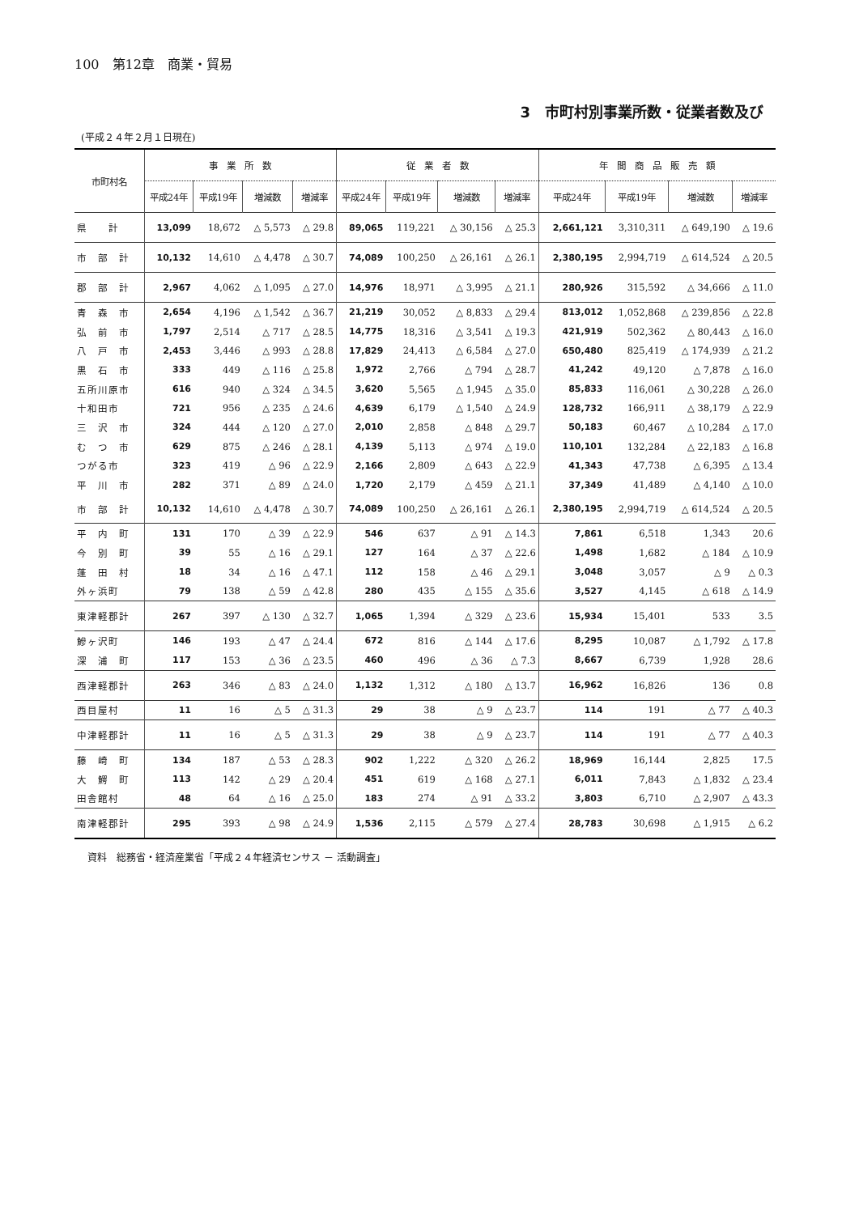100　第12章　商業・貿易
3　市町村別事業所数・従業者数及び
(平成２４年２月１日現在)
| 市町村名 | 事 業 所 数 | | | | 従 業 者 数 | | | | 年 間 商 品 販 売 額 | | | |
| --- | --- | --- | --- | --- | --- | --- | --- | --- | --- | --- | --- | --- |
| | 平成24年 | 平成19年 | 増減数 | 増減率 | 平成24年 | 平成19年 | 増減数 | 増減率 | 平成24年 | 平成19年 | 増減数 | 増減率 |
| 県 計 | 13,099 | 18,672 | △ 5,573 | △ 29.8 | 89,065 | 119,221 | △ 30,156 | △ 25.3 | 2,661,121 | 3,310,311 | △ 649,190 | △ 19.6 |
| 市 部 計 | 10,132 | 14,610 | △ 4,478 | △ 30.7 | 74,089 | 100,250 | △ 26,161 | △ 26.1 | 2,380,195 | 2,994,719 | △ 614,524 | △ 20.5 |
| 郡 部 計 | 2,967 | 4,062 | △ 1,095 | △ 27.0 | 14,976 | 18,971 | △ 3,995 | △ 21.1 | 280,926 | 315,592 | △ 34,666 | △ 11.0 |
| 青 森 市 | 2,654 | 4,196 | △ 1,542 | △ 36.7 | 21,219 | 30,052 | △ 8,833 | △ 29.4 | 813,012 | 1,052,868 | △ 239,856 | △ 22.8 |
| 弘 前 市 | 1,797 | 2,514 | △ 717 | △ 28.5 | 14,775 | 18,316 | △ 3,541 | △ 19.3 | 421,919 | 502,362 | △ 80,443 | △ 16.0 |
| 八 戸 市 | 2,453 | 3,446 | △ 993 | △ 28.8 | 17,829 | 24,413 | △ 6,584 | △ 27.0 | 650,480 | 825,419 | △ 174,939 | △ 21.2 |
| 黒 石 市 | 333 | 449 | △ 116 | △ 25.8 | 1,972 | 2,766 | △ 794 | △ 28.7 | 41,242 | 49,120 | △ 7,878 | △ 16.0 |
| 五所川原市 | 616 | 940 | △ 324 | △ 34.5 | 3,620 | 5,565 | △ 1,945 | △ 35.0 | 85,833 | 116,061 | △ 30,228 | △ 26.0 |
| 十和田市 | 721 | 956 | △ 235 | △ 24.6 | 4,639 | 6,179 | △ 1,540 | △ 24.9 | 128,732 | 166,911 | △ 38,179 | △ 22.9 |
| 三 沢 市 | 324 | 444 | △ 120 | △ 27.0 | 2,010 | 2,858 | △ 848 | △ 29.7 | 50,183 | 60,467 | △ 10,284 | △ 17.0 |
| む つ 市 | 629 | 875 | △ 246 | △ 28.1 | 4,139 | 5,113 | △ 974 | △ 19.0 | 110,101 | 132,284 | △ 22,183 | △ 16.8 |
| つがる市 | 323 | 419 | △ 96 | △ 22.9 | 2,166 | 2,809 | △ 643 | △ 22.9 | 41,343 | 47,738 | △ 6,395 | △ 13.4 |
| 平 川 市 | 282 | 371 | △ 89 | △ 24.0 | 1,720 | 2,179 | △ 459 | △ 21.1 | 37,349 | 41,489 | △ 4,140 | △ 10.0 |
| 市 部 計 | 10,132 | 14,610 | △ 4,478 | △ 30.7 | 74,089 | 100,250 | △ 26,161 | △ 26.1 | 2,380,195 | 2,994,719 | △ 614,524 | △ 20.5 |
| 平 内 町 | 131 | 170 | △ 39 | △ 22.9 | 546 | 637 | △ 91 | △ 14.3 | 7,861 | 6,518 | 1,343 | 20.6 |
| 今 別 町 | 39 | 55 | △ 16 | △ 29.1 | 127 | 164 | △ 37 | △ 22.6 | 1,498 | 1,682 | △ 184 | △ 10.9 |
| 蓬 田 村 | 18 | 34 | △ 16 | △ 47.1 | 112 | 158 | △ 46 | △ 29.1 | 3,048 | 3,057 | △ 9 | △ 0.3 |
| 外ヶ浜町 | 79 | 138 | △ 59 | △ 42.8 | 280 | 435 | △ 155 | △ 35.6 | 3,527 | 4,145 | △ 618 | △ 14.9 |
| 東津軽郡計 | 267 | 397 | △ 130 | △ 32.7 | 1,065 | 1,394 | △ 329 | △ 23.6 | 15,934 | 15,401 | 533 | 3.5 |
| 鰺ヶ沢町 | 146 | 193 | △ 47 | △ 24.4 | 672 | 816 | △ 144 | △ 17.6 | 8,295 | 10,087 | △ 1,792 | △ 17.8 |
| 深 浦 町 | 117 | 153 | △ 36 | △ 23.5 | 460 | 496 | △ 36 | △ 7.3 | 8,667 | 6,739 | 1,928 | 28.6 |
| 西津軽郡計 | 263 | 346 | △ 83 | △ 24.0 | 1,132 | 1,312 | △ 180 | △ 13.7 | 16,962 | 16,826 | 136 | 0.8 |
| 西目屋村 | 11 | 16 | △ 5 | △ 31.3 | 29 | 38 | △ 9 | △ 23.7 | 114 | 191 | △ 77 | △ 40.3 |
| 中津軽郡計 | 11 | 16 | △ 5 | △ 31.3 | 29 | 38 | △ 9 | △ 23.7 | 114 | 191 | △ 77 | △ 40.3 |
| 藤 崎 町 | 134 | 187 | △ 53 | △ 28.3 | 902 | 1,222 | △ 320 | △ 26.2 | 18,969 | 16,144 | 2,825 | 17.5 |
| 大 鰐 町 | 113 | 142 | △ 29 | △ 20.4 | 451 | 619 | △ 168 | △ 27.1 | 6,011 | 7,843 | △ 1,832 | △ 23.4 |
| 田舎館村 | 48 | 64 | △ 16 | △ 25.0 | 183 | 274 | △ 91 | △ 33.2 | 3,803 | 6,710 | △ 2,907 | △ 43.3 |
| 南津軽郡計 | 295 | 393 | △ 98 | △ 24.9 | 1,536 | 2,115 | △ 579 | △ 27.4 | 28,783 | 30,698 | △ 1,915 | △ 6.2 |
資料　総務省・経済産業省「平成２４年経済センサス － 活動調査」